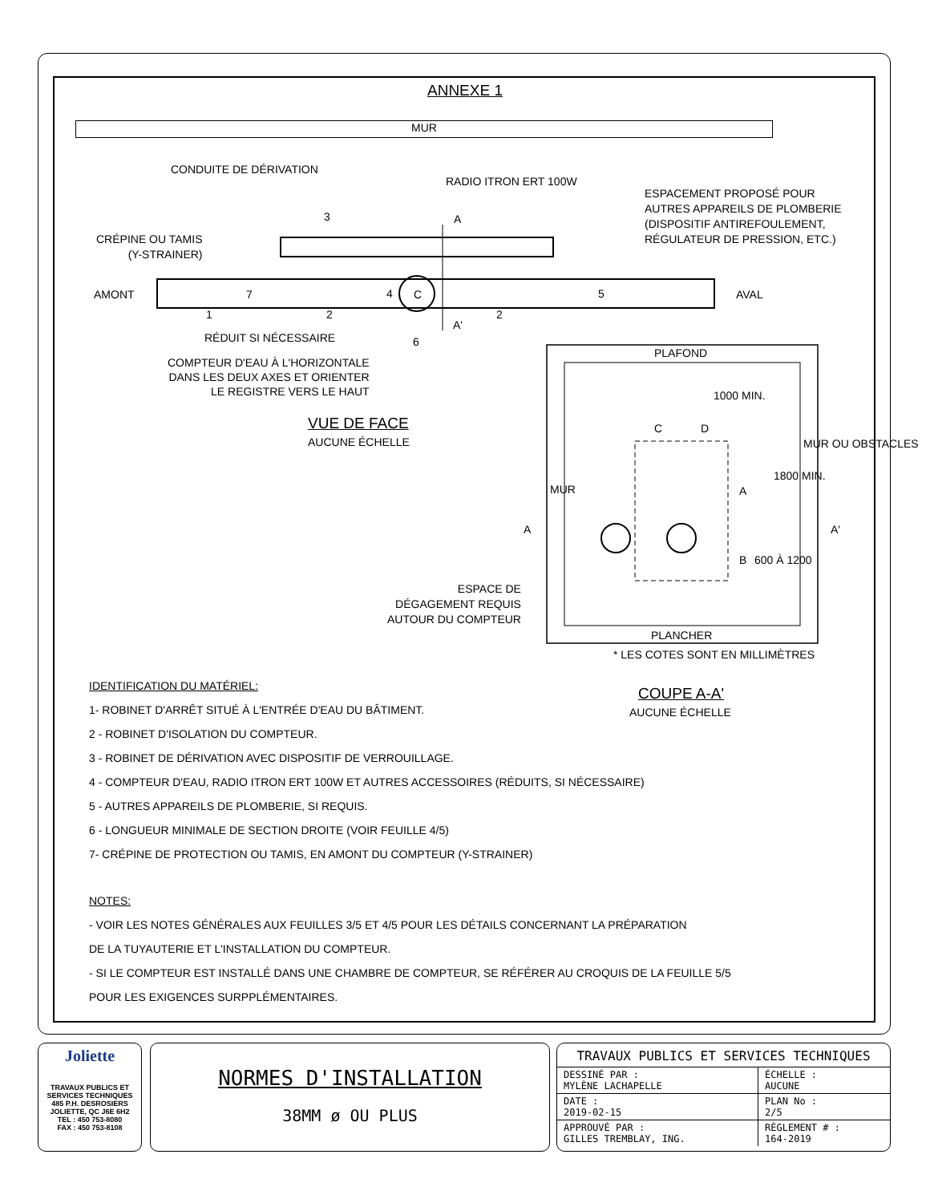ANNEXE 1
MUR
CONDUITE DE DÉRIVATION
RADIO ITRON ERT 100W
ESPACEMENT PROPOSÉ POUR
AUTRES APPAREILS DE PLOMBERIE
(DISPOSITIF ANTIREFOULEMENT,
RÉGULATEUR DE PRESSION, ETC.)
3 A
CRÉPINE OU TAMIS
(Y-STRAINER)
AMONT 7 4 C 5 AVAL
1 2 2
A'
RÉDUIT SI NÉCESSAIRE 6
PLAFOND
COMPTEUR D'EAU À L'HORIZONTALE
DANS LES DEUX AXES ET ORIENTER
LE REGISTRE VERS LE HAUT
1000 MIN.
VUE DE FACE
AUCUNE ÉCHELLE
C D
MUR A
1800 MIN.
MUR OU OBSTACLES
A A'
B 600 À 1200
ESPACE DE
DÉGAGEMENT REQUIS
AUTOUR DU COMPTEUR
PLANCHER
* LES COTES SONT EN MILLIMÈTRES
COUPE A-A'
AUCUNE ÉCHELLE
IDENTIFICATION DU MATÉRIEL:
1- ROBINET D'ARRÊT SITUÉ À L'ENTRÉE D'EAU DU BÂTIMENT.
2 - ROBINET D'ISOLATION DU COMPTEUR.
3 - ROBINET DE DÉRIVATION AVEC DISPOSITIF DE VERROUILLAGE.
4 - COMPTEUR D'EAU, RADIO ITRON ERT 100W ET AUTRES ACCESSOIRES (RÉDUITS, SI NÉCESSAIRE)
5 - AUTRES APPAREILS DE PLOMBERIE, SI REQUIS.
6 - LONGUEUR MINIMALE DE SECTION DROITE (VOIR FEUILLE 4/5)
7- CRÉPINE DE PROTECTION OU TAMIS, EN AMONT DU COMPTEUR (Y-STRAINER)
NOTES:
- VOIR LES NOTES GÉNÉRALES AUX FEUILLES 3/5 ET 4/5 POUR LES DÉTAILS CONCERNANT LA PRÉPARATION
DE LA TUYAUTERIE ET L'INSTALLATION DU COMPTEUR.
- SI LE COMPTEUR EST INSTALLÉ DANS UNE CHAMBRE DE COMPTEUR, SE RÉFÉRER AU CROQUIS DE LA FEUILLE 5/5
POUR LES EXIGENCES SURPPLÉMENTAIRES.
Joliette
TRAVAUX PUBLICS ET
SERVICES TECHNIQUES
485 P.H. DESROSIERS
JOLIETTE, QC J6E 6H2
TEL : 450 753-8080
FAX : 450 753-8108
NORMES D'INSTALLATION
38MM ø OU PLUS
TRAVAUX PUBLICS ET SERVICES TECHNIQUES
| DESSINÉ PAR : MYLÈNE LACHAPELLE | ÉCHELLE : AUCUNE |
| DATE : 2019-02-15 | PLAN No : 2/5 |
| APPROUVÉ PAR : GILLES TREMBLAY, ING. | RÈGLEMENT # : 164-2019 |